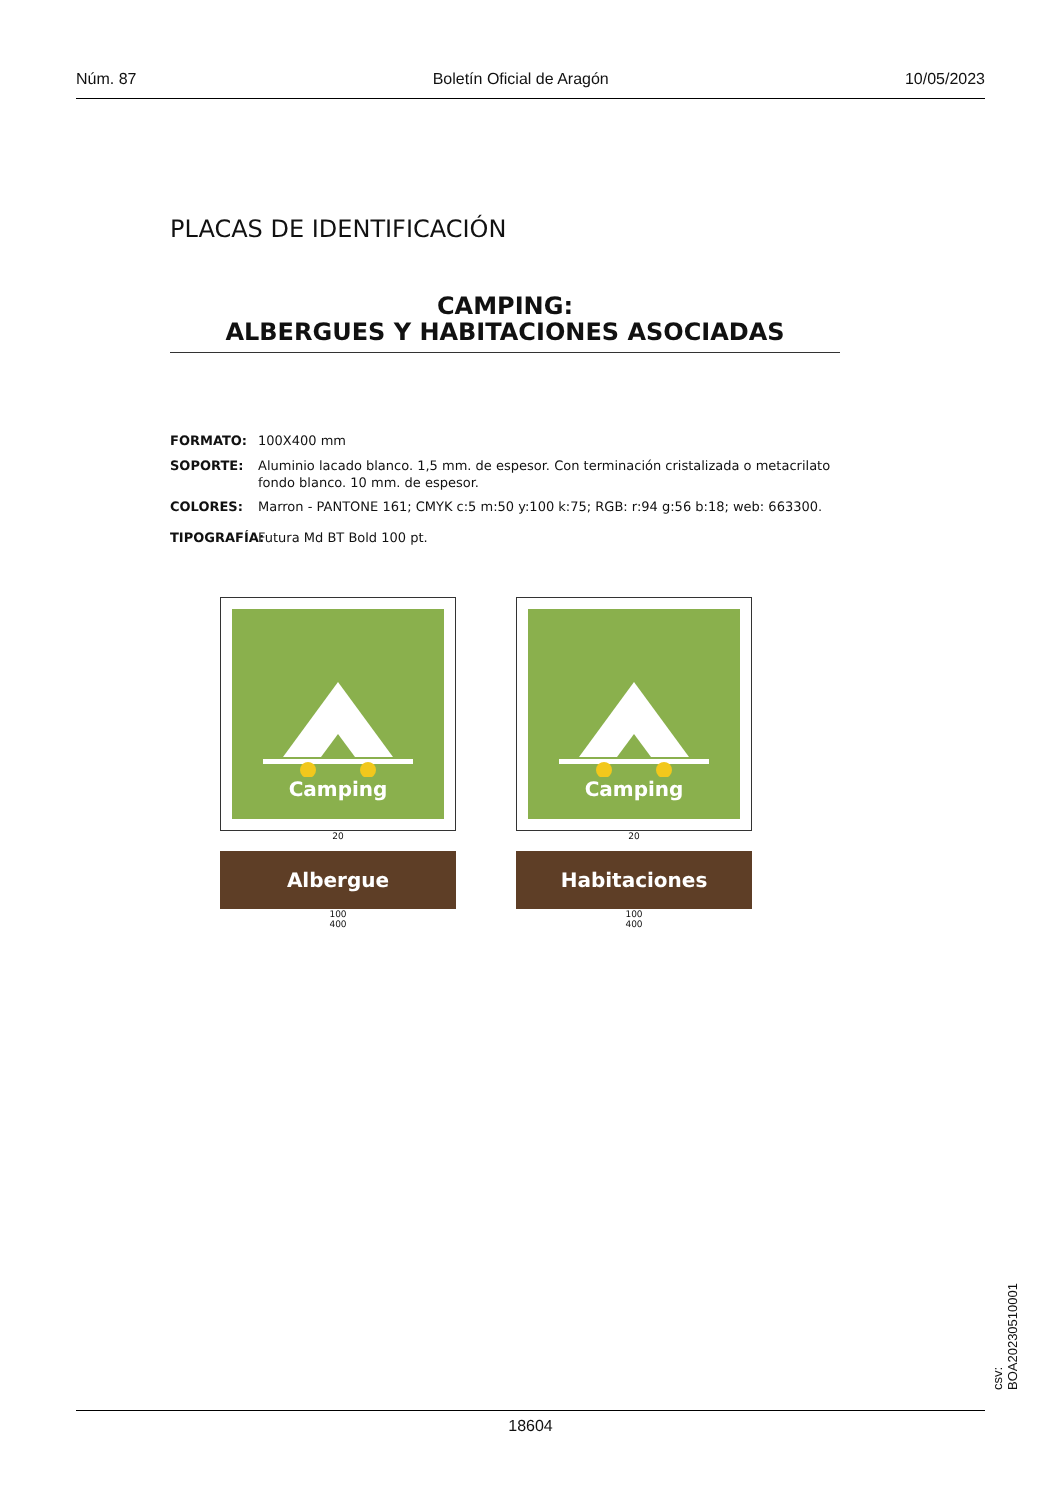Núm. 87 Boletín Oficial de Aragón 10/05/2023
PLACAS DE IDENTIFICACIÓN
CAMPING:
ALBERGUES Y HABITACIONES ASOCIADAS
FORMATO: 100X400 mm
SOPORTE: Aluminio lacado blanco. 1,5 mm. de espesor. Con terminación cristalizada o metacrilato fondo blanco. 10 mm. de espesor.
COLORES: Marron - PANTONE 161; CMYK c:5 m:50 y:100 k:75; RGB: r:94 g:56 b:18; web: 663300.
TIPOGRAFÍA: Futura Md BT Bold 100 pt.
Camping
20
Albergue
100
400
Camping
20
Habitaciones
100
400
csv: BOA20230510001
18604